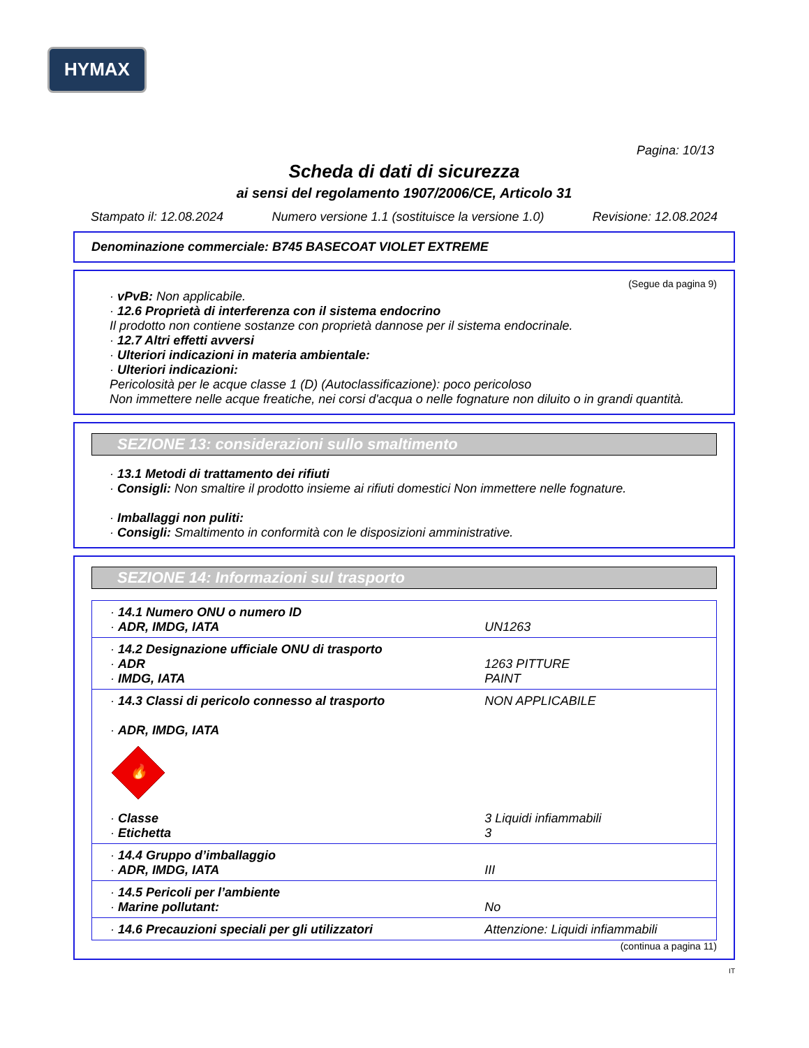HYMAX
Pagina: 10/13
Scheda di dati di sicurezza
ai sensi del regolamento 1907/2006/CE, Articolo 31
Stampato il: 12.08.2024 Numero versione 1.1 (sostituisce la versione 1.0) Revisione: 12.08.2024
Denominazione commerciale: B745 BASECOAT VIOLET EXTREME
(Segue da pagina 9)
· vPvB: Non applicabile.
· 12.6 Proprietà di interferenza con il sistema endocrino
Il prodotto non contiene sostanze con proprietà dannose per il sistema endocrinale.
· 12.7 Altri effetti avversi
· Ulteriori indicazioni in materia ambientale:
· Ulteriori indicazioni:
Pericolosità per le acque classe 1 (D) (Autoclassificazione): poco pericoloso
Non immettere nelle acque freatiche, nei corsi d'acqua o nelle fognature non diluito o in grandi quantità.
SEZIONE 13: considerazioni sullo smaltimento
· 13.1 Metodi di trattamento dei rifiuti
· Consigli: Non smaltire il prodotto insieme ai rifiuti domestici Non immettere nelle fognature.
· Imballaggi non puliti:
· Consigli: Smaltimento in conformità con le disposizioni amministrative.
SEZIONE 14: Informazioni sul trasporto
| · 14.1 Numero ONU o numero ID · ADR, IMDG, IATA | UN1263 |
| · 14.2 Designazione ufficiale ONU di trasporto · ADR · IMDG, IATA | 1263 PITTURE PAINT |
| · 14.3 Classi di pericolo connesso al trasporto · ADR, IMDG, IATA 🔥 · Classe · Etichetta | NON APPLICABILE 3 Liquidi infiammabili 3 |
| · 14.4 Gruppo d’imballaggio · ADR, IMDG, IATA | III |
| · 14.5 Pericoli per l’ambiente · Marine pollutant: | No |
| · 14.6 Precauzioni speciali per gli utilizzatori | Attenzione: Liquidi infiammabili |
(continua a pagina 11)
IT